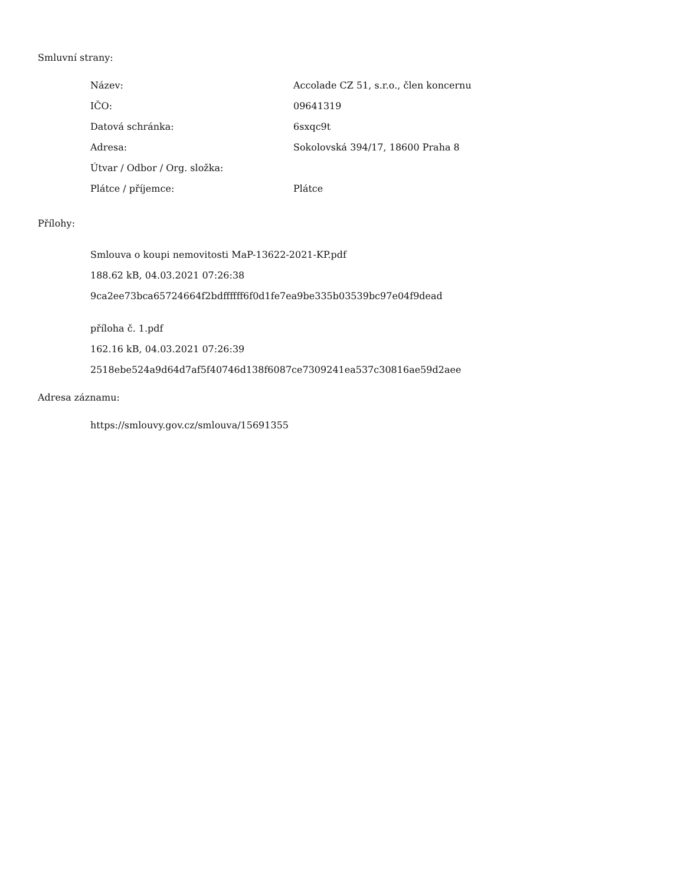Smluvní strany:
| Název: | Accolade CZ 51, s.r.o., člen koncernu |
| IČO: | 09641319 |
| Datová schránka: | 6sxqc9t |
| Adresa: | Sokolovská 394/17, 18600 Praha 8 |
| Útvar / Odbor / Org. složka: | |
| Plátce / příjemce: | Plátce |
Přílohy:
Smlouva o koupi nemovitosti MaP-13622-2021-KP.pdf
188.62 kB, 04.03.2021 07:26:38
9ca2ee73bca65724664f2bdffffff6f0d1fe7ea9be335b03539bc97e04f9dead
příloha č. 1.pdf
162.16 kB, 04.03.2021 07:26:39
2518ebe524a9d64d7af5f40746d138f6087ce7309241ea537c30816ae59d2aee
Adresa záznamu:
https://smlouvy.gov.cz/smlouva/15691355